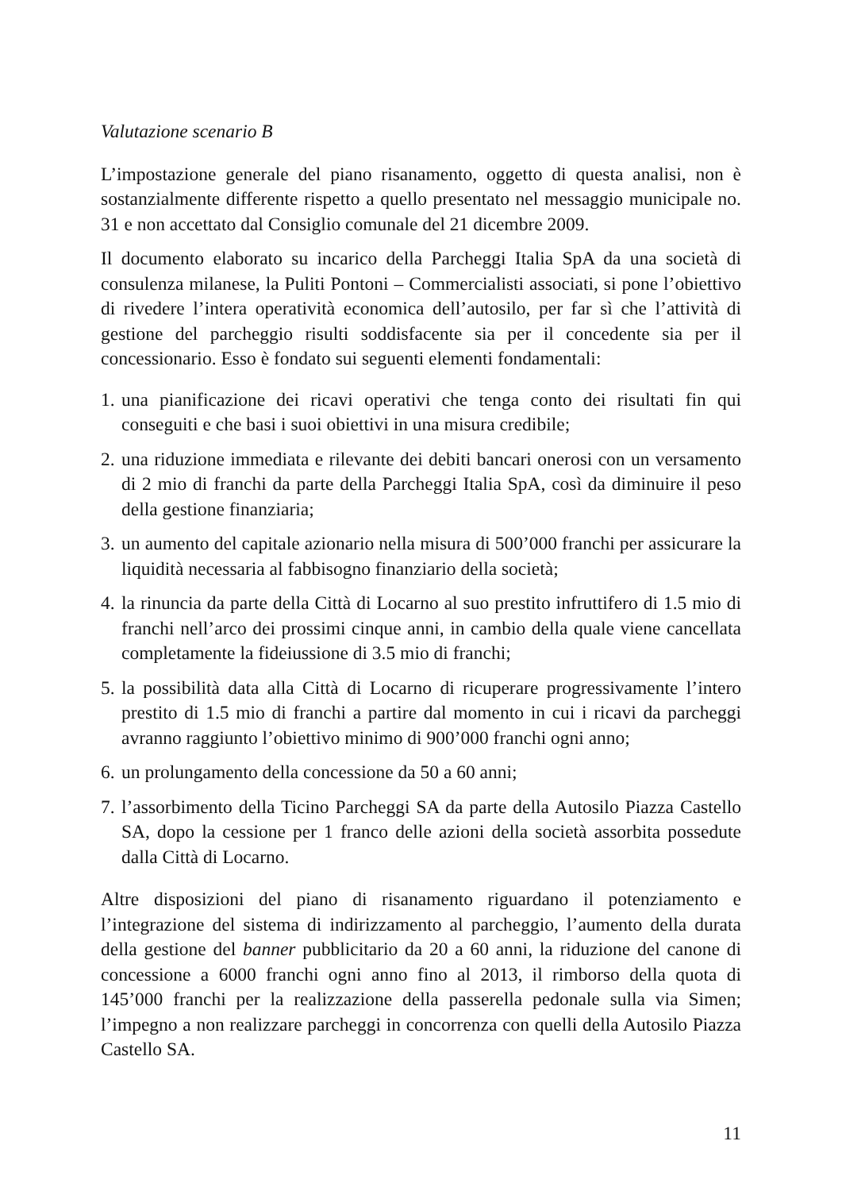Valutazione scenario B
L’impostazione generale del piano risanamento, oggetto di questa analisi, non è sostanzialmente differente rispetto a quello presentato nel messaggio municipale no. 31 e non accettato dal Consiglio comunale del 21 dicembre 2009.
Il documento elaborato su incarico della Parcheggi Italia SpA da una società di consulenza milanese, la Puliti Pontoni – Commercialisti associati, si pone l’obiettivo di rivedere l’intera operatività economica dell’autosilo, per far sì che l’attività di gestione del parcheggio risulti soddisfacente sia per il concedente sia per il concessionario. Esso è fondato sui seguenti elementi fondamentali:
1. una pianificazione dei ricavi operativi che tenga conto dei risultati fin qui conseguiti e che basi i suoi obiettivi in una misura credibile;
2. una riduzione immediata e rilevante dei debiti bancari onerosi con un versamento di 2 mio di franchi da parte della Parcheggi Italia SpA, così da diminuire il peso della gestione finanziaria;
3. un aumento del capitale azionario nella misura di 500’000 franchi per assicurare la liquidità necessaria al fabbisogno finanziario della società;
4. la rinuncia da parte della Città di Locarno al suo prestito infruttifero di 1.5 mio di franchi nell’arco dei prossimi cinque anni, in cambio della quale viene cancellata completamente la fideiussione di 3.5 mio di franchi;
5. la possibilità data alla Città di Locarno di ricuperare progressivamente l’intero prestito di 1.5 mio di franchi a partire dal momento in cui i ricavi da parcheggi avranno raggiunto l’obiettivo minimo di 900’000 franchi ogni anno;
6. un prolungamento della concessione da 50 a 60 anni;
7. l’assorbimento della Ticino Parcheggi SA da parte della Autosilo Piazza Castello SA, dopo la cessione per 1 franco delle azioni della società assorbita possedute dalla Città di Locarno.
Altre disposizioni del piano di risanamento riguardano il potenziamento e l’integrazione del sistema di indirizzamento al parcheggio, l’aumento della durata della gestione del banner pubblicitario da 20 a 60 anni, la riduzione del canone di concessione a 6000 franchi ogni anno fino al 2013, il rimborso della quota di 145’000 franchi per la realizzazione della passerella pedonale sulla via Simen; l’impegno a non realizzare parcheggi in concorrenza con quelli della Autosilo Piazza Castello SA.
11